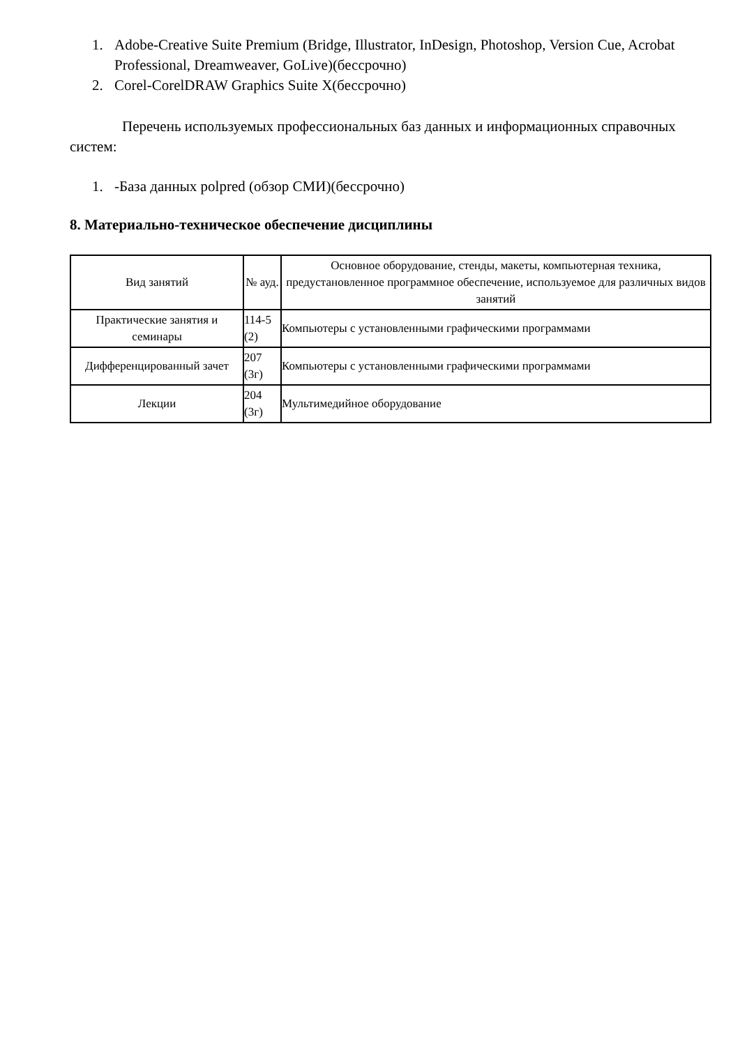1. Adobe-Creative Suite Premium (Bridge, Illustrator, InDesign, Photoshop, Version Cue, Acrobat Professional, Dreamweaver, GoLive)(бессрочно)
2. Corel-CorelDRAW Graphics Suite X(бессрочно)
Перечень используемых профессиональных баз данных и информационных справочных систем:
1. -База данных polpred (обзор СМИ)(бессрочно)
8. Материально-техническое обеспечение дисциплины
| Вид занятий | № ауд. | Основное оборудование, стенды, макеты, компьютерная техника, предустановленное программное обеспечение, используемое для различных видов занятий |
| --- | --- | --- |
| Практические занятия и семинары | 114-5 (2) | Компьютеры с установленными графическими программами |
| Дифференцированный зачет | 207 (3г) | Компьютеры с установленными графическими программами |
| Лекции | 204 (3г) | Мультимедийное оборудование |